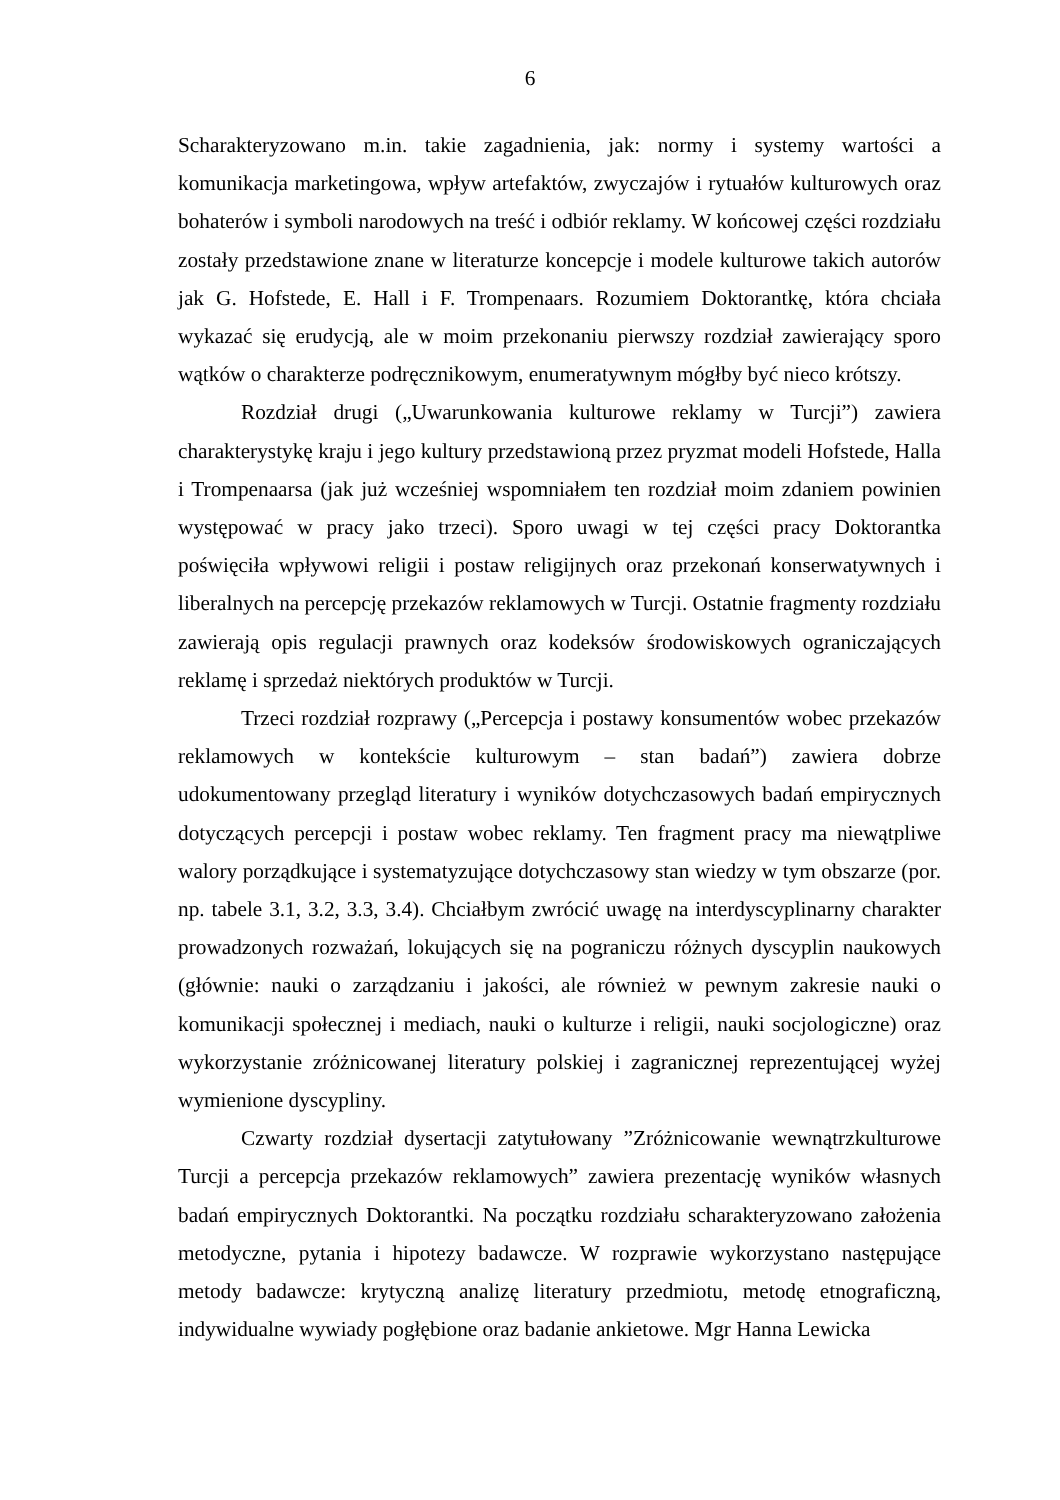6
Scharakteryzowano m.in. takie zagadnienia, jak: normy i systemy wartości a komunikacja marketingowa, wpływ artefaktów, zwyczajów i rytuałów kulturowych oraz bohaterów i symboli narodowych na treść i odbiór reklamy. W końcowej części rozdziału zostały przedstawione znane w literaturze koncepcje i modele kulturowe takich autorów jak G. Hofstede, E. Hall i F. Trompenaars. Rozumiem Doktorantkę, która chciała wykazać się erudycją, ale w moim przekonaniu pierwszy rozdział zawierający sporo wątków o charakterze podręcznikowym, enumeratywnym mógłby być nieco krótszy.
Rozdział drugi („Uwarunkowania kulturowe reklamy w Turcji”) zawiera charakterystykę kraju i jego kultury przedstawioną przez pryzmat modeli Hofstede, Halla i Trompenaarsa (jak już wcześniej wspomniałem ten rozdział moim zdaniem powinien występować w pracy jako trzeci). Sporo uwagi w tej części pracy Doktorantka poświęciła wpływowi religii i postaw religijnych oraz przekonań konserwatywnych i liberalnych na percepcję przekazów reklamowych w Turcji. Ostatnie fragmenty rozdziału zawierają opis regulacji prawnych oraz kodeksów środowiskowych ograniczających reklamę i sprzedaż niektórych produktów w Turcji.
Trzeci rozdział rozprawy („Percepcja i postawy konsumentów wobec przekazów reklamowych w kontekście kulturowym – stan badań”) zawiera dobrze udokumentowany przegląd literatury i wyników dotychczasowych badań empirycznych dotyczących percepcji i postaw wobec reklamy. Ten fragment pracy ma niewątpliwe walory porządkujące i systematyzujące dotychczasowy stan wiedzy w tym obszarze (por. np. tabele 3.1, 3.2, 3.3, 3.4). Chciałbym zwrócić uwagę na interdyscyplinarny charakter prowadzonych rozważań, lokujących się na pograniczu różnych dyscyplin naukowych (głównie: nauki o zarządzaniu i jakości, ale również w pewnym zakresie nauki o komunikacji społecznej i mediach, nauki o kulturze i religii, nauki socjologiczne) oraz wykorzystanie zróżnicowanej literatury polskiej i zagranicznej reprezentującej wyżej wymienione dyscypliny.
Czwarty rozdział dysertacji zatytułowany ”Zróżnicowanie wewnątrzkulturowe Turcji a percepcja przekazów reklamowych” zawiera prezentację wyników własnych badań empirycznych Doktorantki. Na początku rozdziału scharakteryzowano założenia metodyczne, pytania i hipotezy badawcze. W rozprawie wykorzystano następujące metody badawcze: krytyczną analizę literatury przedmiotu, metodę etnograficzną, indywidualne wywiady pogłębione oraz badanie ankietowe. Mgr Hanna Lewicka